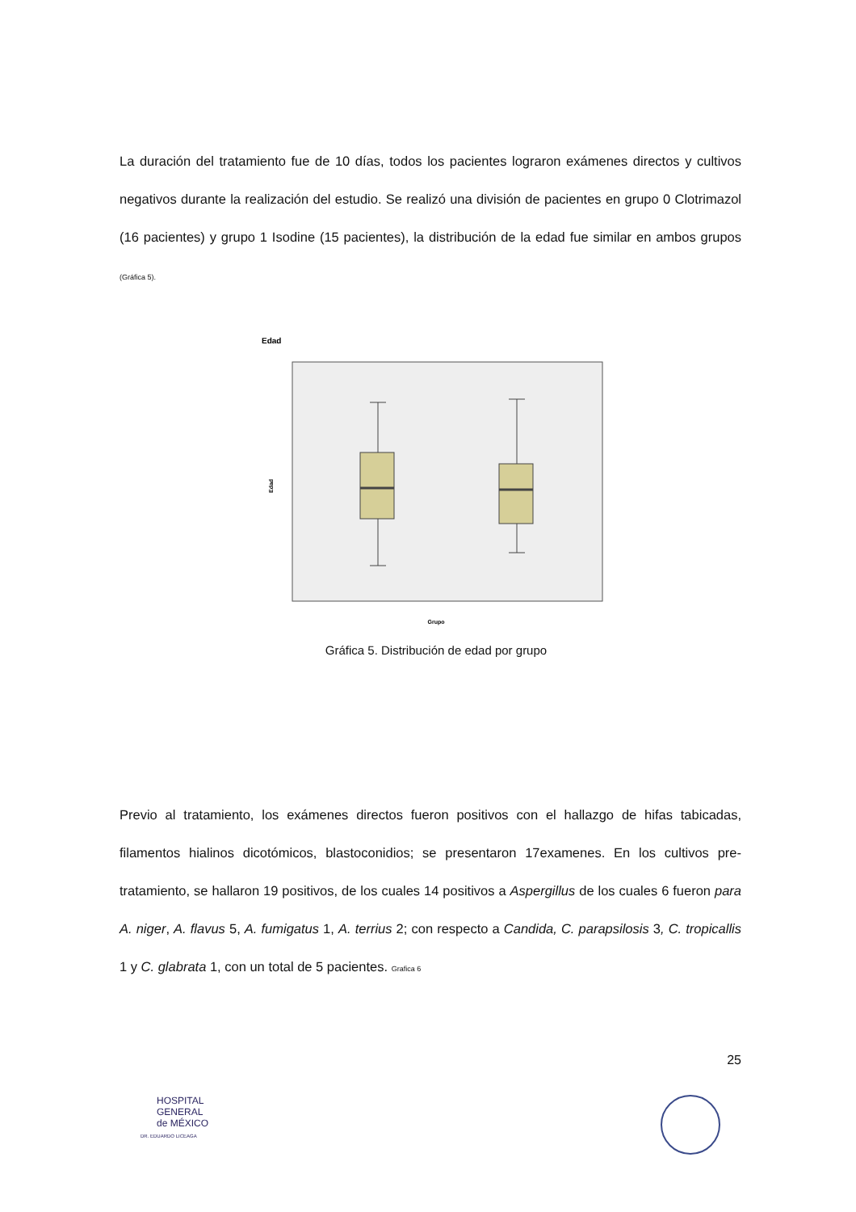La duración del tratamiento fue de 10 días, todos los pacientes lograron exámenes directos y cultivos negativos durante la realización del estudio. Se realizó una división de pacientes en grupo 0 Clotrimazol (16 pacientes) y grupo 1 Isodine (15 pacientes), la distribución de la edad fue similar en ambos grupos (Gráfica 5).
Edad
Edad
Grupo
Gráfica 5. Distribución de edad por grupo
Previo al tratamiento, los exámenes directos fueron positivos con el hallazgo de hifas tabicadas, filamentos hialinos dicotómicos, blastoconidios; se presentaron 17examenes. En los cultivos pre-tratamiento, se hallaron 19 positivos, de los cuales 14 positivos a Aspergillus de los cuales 6 fueron para A. niger, A. flavus 5, A. fumigatus 1, A. terrius 2; con respecto a Candida, C. parapsilosis 3, C. tropicallis 1 y C. glabrata 1, con un total de 5 pacientes. Grafica 6
25
HOSPITAL
GENERAL
de MÉXICO
DR. EDUARDO LICEAGA